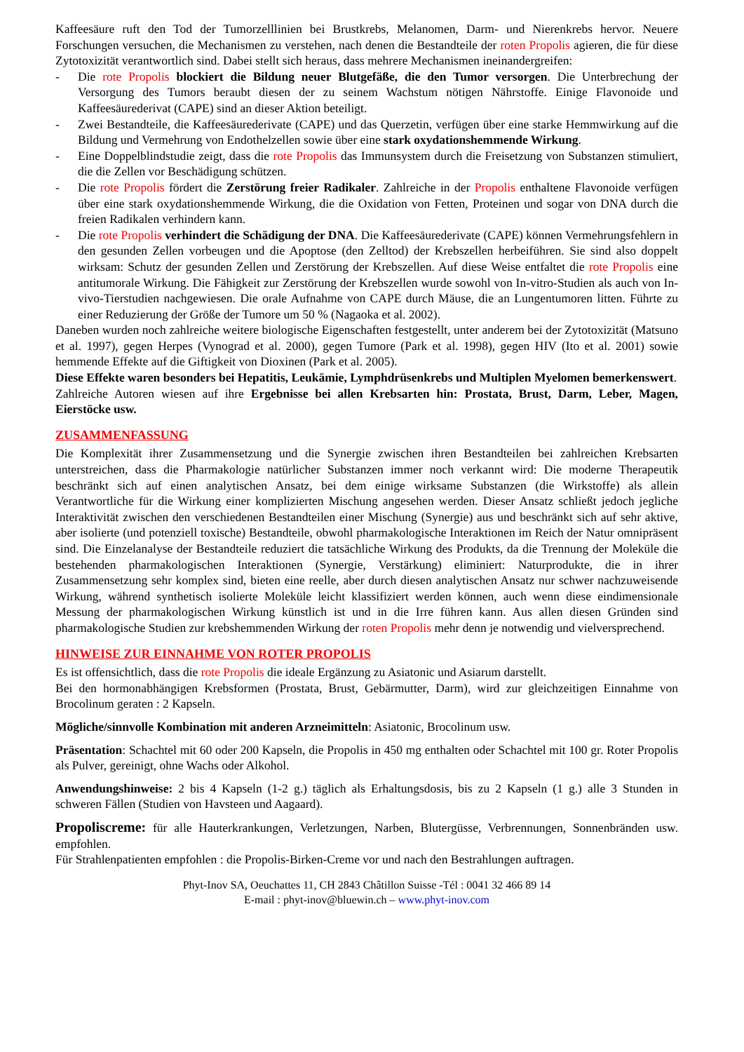Kaffeesäure ruft den Tod der Tumorzelllinien bei Brustkrebs, Melanomen, Darm- und Nierenkrebs hervor. Neuere Forschungen versuchen, die Mechanismen zu verstehen, nach denen die Bestandteile der roten Propolis agieren, die für diese Zytotoxizität verantwortlich sind. Dabei stellt sich heraus, dass mehrere Mechanismen ineinandergreifen:
- Die rote Propolis blockiert die Bildung neuer Blutgefäße, die den Tumor versorgen. Die Unterbrechung der Versorgung des Tumors beraubt diesen der zu seinem Wachstum nötigen Nährstoffe. Einige Flavonoide und Kaffeesäurederivat (CAPE) sind an dieser Aktion beteiligt.
- Zwei Bestandteile, die Kaffeesäurederivate (CAPE) und das Querzetin, verfügen über eine starke Hemmwirkung auf die Bildung und Vermehrung von Endothelzellen sowie über eine stark oxydationshemmende Wirkung.
- Eine Doppelblindstudie zeigt, dass die rote Propolis das Immunsystem durch die Freisetzung von Substanzen stimuliert, die die Zellen vor Beschädigung schützen.
- Die rote Propolis fördert die Zerstörung freier Radikaler. Zahlreiche in der Propolis enthaltene Flavonoide verfügen über eine stark oxydationshemmende Wirkung, die die Oxidation von Fetten, Proteinen und sogar von DNA durch die freien Radikalen verhindern kann.
- Die rote Propolis verhindert die Schädigung der DNA. Die Kaffeesäurederivate (CAPE) können Vermehrungsfehlern in den gesunden Zellen vorbeugen und die Apoptose (den Zelltod) der Krebszellen herbeiführen. Sie sind also doppelt wirksam: Schutz der gesunden Zellen und Zerstörung der Krebszellen. Auf diese Weise entfaltet die rote Propolis eine antitumorale Wirkung. Die Fähigkeit zur Zerstörung der Krebszellen wurde sowohl von In-vitro-Studien als auch von In-vivo-Tierstudien nachgewiesen. Die orale Aufnahme von CAPE durch Mäuse, die an Lungentumoren litten. Führte zu einer Reduzierung der Größe der Tumore um 50 % (Nagaoka et al. 2002).
Daneben wurden noch zahlreiche weitere biologische Eigenschaften festgestellt, unter anderem bei der Zytotoxizität (Matsuno et al. 1997), gegen Herpes (Vynograd et al. 2000), gegen Tumore (Park et al. 1998), gegen HIV (Ito et al. 2001) sowie hemmende Effekte auf die Giftigkeit von Dioxinen (Park et al. 2005).
Diese Effekte waren besonders bei Hepatitis, Leukämie, Lymphdrüsenkrebs und Multiplen Myelomen bemerkenswert.
Zahlreiche Autoren wiesen auf ihre Ergebnisse bei allen Krebsarten hin: Prostata, Brust, Darm, Leber, Magen, Eierstöcke usw.
ZUSAMMENFASSUNG
Die Komplexität ihrer Zusammensetzung und die Synergie zwischen ihren Bestandteilen bei zahlreichen Krebsarten unterstreichen, dass die Pharmakologie natürlicher Substanzen immer noch verkannt wird: Die moderne Therapeutik beschränkt sich auf einen analytischen Ansatz, bei dem einige wirksame Substanzen (die Wirkstoffe) als allein Verantwortliche für die Wirkung einer komplizierten Mischung angesehen werden. Dieser Ansatz schließt jedoch jegliche Interaktivität zwischen den verschiedenen Bestandteilen einer Mischung (Synergie) aus und beschränkt sich auf sehr aktive, aber isolierte (und potenziell toxische) Bestandteile, obwohl pharmakologische Interaktionen im Reich der Natur omnipräsent sind. Die Einzelanalyse der Bestandteile reduziert die tatsächliche Wirkung des Produkts, da die Trennung der Moleküle die bestehenden pharmakologischen Interaktionen (Synergie, Verstärkung) eliminiert: Naturprodukte, die in ihrer Zusammensetzung sehr komplex sind, bieten eine reelle, aber durch diesen analytischen Ansatz nur schwer nachzuweisende Wirkung, während synthetisch isolierte Moleküle leicht klassifiziert werden können, auch wenn diese eindimensionale Messung der pharmakologischen Wirkung künstlich ist und in die Irre führen kann. Aus allen diesen Gründen sind pharmakologische Studien zur krebshemmenden Wirkung der roten Propolis mehr denn je notwendig und vielversprechend.
HINWEISE ZUR EINNAHME VON ROTER PROPOLIS
Es ist offensichtlich, dass die rote Propolis die ideale Ergänzung zu Asiatonic und Asiarum darstellt.
Bei den hormonabhängigen Krebsformen (Prostata, Brust, Gebärmutter, Darm), wird zur gleichzeitigen Einnahme von Brocolinum geraten : 2 Kapseln.
Mögliche/sinnvolle Kombination mit anderen Arzneimitteln: Asiatonic, Brocolinum usw.
Präsentation: Schachtel mit 60 oder 200 Kapseln, die Propolis in 450 mg enthalten oder Schachtel mit 100 gr. Roter Propolis als Pulver, gereinigt, ohne Wachs oder Alkohol.
Anwendungshinweise: 2 bis 4 Kapseln (1-2 g.) täglich als Erhaltungsdosis, bis zu 2 Kapseln (1 g.) alle 3 Stunden in schweren Fällen (Studien von Havsteen und Aagaard).
Propoliscreme: für alle Hauterkrankungen, Verletzungen, Narben, Blutergüsse, Verbrennungen, Sonnenbränden usw. empfohlen.
Für Strahlenpatienten empfohlen : die Propolis-Birken-Creme vor und nach den Bestrahlungen auftragen.
Phyt-Inov SA, Oeuchattes 11, CH 2843 Châtillon Suisse -Tél : 0041 32 466 89 14
E-mail : phyt-inov@bluewin.ch – www.phyt-inov.com